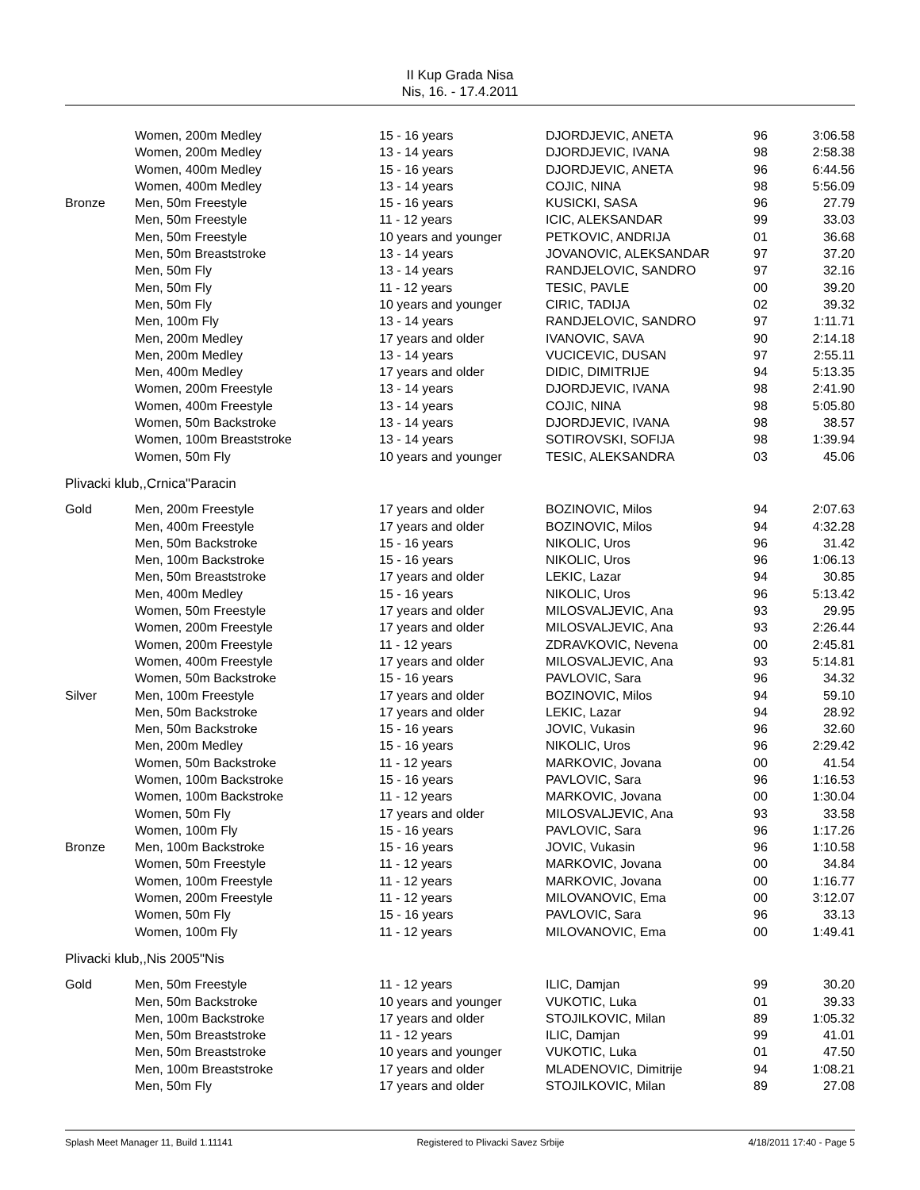II Kup Grada Nisa
Nis, 16. - 17.4.2011
| | Women, 200m Medley | 15 - 16 years | DJORDJEVIC, ANETA | 96 | 3:06.58 |
| | Women, 200m Medley | 13 - 14 years | DJORDJEVIC, IVANA | 98 | 2:58.38 |
| | Women, 400m Medley | 15 - 16 years | DJORDJEVIC, ANETA | 96 | 6:44.56 |
| | Women, 400m Medley | 13 - 14 years | COJIC, NINA | 98 | 5:56.09 |
| Bronze | Men, 50m Freestyle | 15 - 16 years | KUSICKI, SASA | 96 | 27.79 |
| | Men, 50m Freestyle | 11 - 12 years | ICIC, ALEKSANDAR | 99 | 33.03 |
| | Men, 50m Freestyle | 10 years and younger | PETKOVIC, ANDRIJA | 01 | 36.68 |
| | Men, 50m Breaststroke | 13 - 14 years | JOVANOVIC, ALEKSANDAR | 97 | 37.20 |
| | Men, 50m Fly | 13 - 14 years | RANDJELOVIC, SANDRO | 97 | 32.16 |
| | Men, 50m Fly | 11 - 12 years | TESIC, PAVLE | 00 | 39.20 |
| | Men, 50m Fly | 10 years and younger | CIRIC, TADIJA | 02 | 39.32 |
| | Men, 100m Fly | 13 - 14 years | RANDJELOVIC, SANDRO | 97 | 1:11.71 |
| | Men, 200m Medley | 17 years and older | IVANOVIC, SAVA | 90 | 2:14.18 |
| | Men, 200m Medley | 13 - 14 years | VUCICEVIC, DUSAN | 97 | 2:55.11 |
| | Men, 400m Medley | 17 years and older | DIDIC, DIMITRIJE | 94 | 5:13.35 |
| | Women, 200m Freestyle | 13 - 14 years | DJORDJEVIC, IVANA | 98 | 2:41.90 |
| | Women, 400m Freestyle | 13 - 14 years | COJIC, NINA | 98 | 5:05.80 |
| | Women, 50m Backstroke | 13 - 14 years | DJORDJEVIC, IVANA | 98 | 38.57 |
| | Women, 100m Breaststroke | 13 - 14 years | SOTIROVSKI, SOFIJA | 98 | 1:39.94 |
| | Women, 50m Fly | 10 years and younger | TESIC, ALEKSANDRA | 03 | 45.06 |
| Plivacki klub,,Crnica"Paracin | | | | | |
| Gold | Men, 200m Freestyle | 17 years and older | BOZINOVIC, Milos | 94 | 2:07.63 |
| | Men, 400m Freestyle | 17 years and older | BOZINOVIC, Milos | 94 | 4:32.28 |
| | Men, 50m Backstroke | 15 - 16 years | NIKOLIC, Uros | 96 | 31.42 |
| | Men, 100m Backstroke | 15 - 16 years | NIKOLIC, Uros | 96 | 1:06.13 |
| | Men, 50m Breaststroke | 17 years and older | LEKIC, Lazar | 94 | 30.85 |
| | Men, 400m Medley | 15 - 16 years | NIKOLIC, Uros | 96 | 5:13.42 |
| | Women, 50m Freestyle | 17 years and older | MILOSVALJEVIC, Ana | 93 | 29.95 |
| | Women, 200m Freestyle | 17 years and older | MILOSVALJEVIC, Ana | 93 | 2:26.44 |
| | Women, 200m Freestyle | 11 - 12 years | ZDRAVKOVIC, Nevena | 00 | 2:45.81 |
| | Women, 400m Freestyle | 17 years and older | MILOSVALJEVIC, Ana | 93 | 5:14.81 |
| | Women, 50m Backstroke | 15 - 16 years | PAVLOVIC, Sara | 96 | 34.32 |
| Silver | Men, 100m Freestyle | 17 years and older | BOZINOVIC, Milos | 94 | 59.10 |
| | Men, 50m Backstroke | 17 years and older | LEKIC, Lazar | 94 | 28.92 |
| | Men, 50m Backstroke | 15 - 16 years | JOVIC, Vukasin | 96 | 32.60 |
| | Men, 200m Medley | 15 - 16 years | NIKOLIC, Uros | 96 | 2:29.42 |
| | Women, 50m Backstroke | 11 - 12 years | MARKOVIC, Jovana | 00 | 41.54 |
| | Women, 100m Backstroke | 15 - 16 years | PAVLOVIC, Sara | 96 | 1:16.53 |
| | Women, 100m Backstroke | 11 - 12 years | MARKOVIC, Jovana | 00 | 1:30.04 |
| | Women, 50m Fly | 17 years and older | MILOSVALJEVIC, Ana | 93 | 33.58 |
| | Women, 100m Fly | 15 - 16 years | PAVLOVIC, Sara | 96 | 1:17.26 |
| Bronze | Men, 100m Backstroke | 15 - 16 years | JOVIC, Vukasin | 96 | 1:10.58 |
| | Women, 50m Freestyle | 11 - 12 years | MARKOVIC, Jovana | 00 | 34.84 |
| | Women, 100m Freestyle | 11 - 12 years | MARKOVIC, Jovana | 00 | 1:16.77 |
| | Women, 200m Freestyle | 11 - 12 years | MILOVANOVIC, Ema | 00 | 3:12.07 |
| | Women, 50m Fly | 15 - 16 years | PAVLOVIC, Sara | 96 | 33.13 |
| | Women, 100m Fly | 11 - 12 years | MILOVANOVIC, Ema | 00 | 1:49.41 |
| Plivacki klub,,Nis 2005"Nis | | | | | |
| Gold | Men, 50m Freestyle | 11 - 12 years | ILIC, Damjan | 99 | 30.20 |
| | Men, 50m Backstroke | 10 years and younger | VUKOTIC, Luka | 01 | 39.33 |
| | Men, 100m Backstroke | 17 years and older | STOJILKOVIC, Milan | 89 | 1:05.32 |
| | Men, 50m Breaststroke | 11 - 12 years | ILIC, Damjan | 99 | 41.01 |
| | Men, 50m Breaststroke | 10 years and younger | VUKOTIC, Luka | 01 | 47.50 |
| | Men, 100m Breaststroke | 17 years and older | MLADENOVIC, Dimitrije | 94 | 1:08.21 |
| | Men, 50m Fly | 17 years and older | STOJILKOVIC, Milan | 89 | 27.08 |
Splash Meet Manager 11, Build 1.11141 Registered to Plivacki Savez Srbije 4/18/2011 17:40 - Page 5